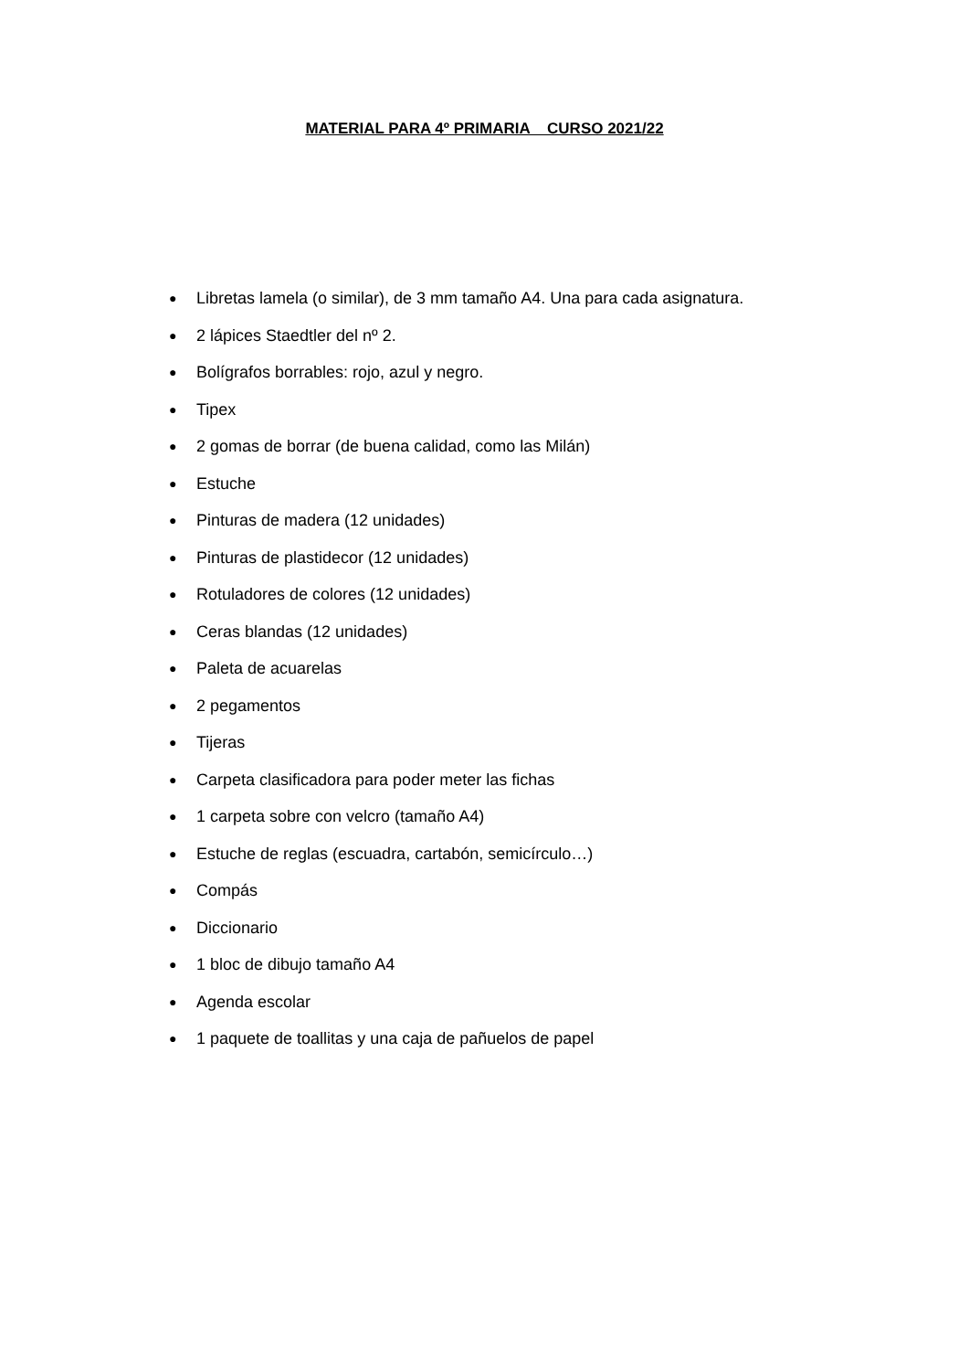MATERIAL PARA 4º PRIMARIA CURSO 2021/22
● Libretas lamela (o similar), de 3 mm tamaño A4. Una para cada asignatura.
● 2 lápices Staedtler del nº 2.
● Bolígrafos borrables: rojo, azul y negro.
● Tipex
● 2 gomas de borrar (de buena calidad, como las Milán)
● Estuche
● Pinturas de madera (12 unidades)
● Pinturas de plastidecor (12 unidades)
● Rotuladores de colores (12 unidades)
● Ceras blandas (12 unidades)
● Paleta de acuarelas
● 2 pegamentos
● Tijeras
● Carpeta clasificadora para poder meter las fichas
● 1 carpeta sobre con velcro (tamaño A4)
● Estuche de reglas (escuadra, cartabón, semicírculo…)
● Compás
● Diccionario
● 1 bloc de dibujo tamaño A4
● Agenda escolar
● 1 paquete de toallitas y una caja de pañuelos de papel